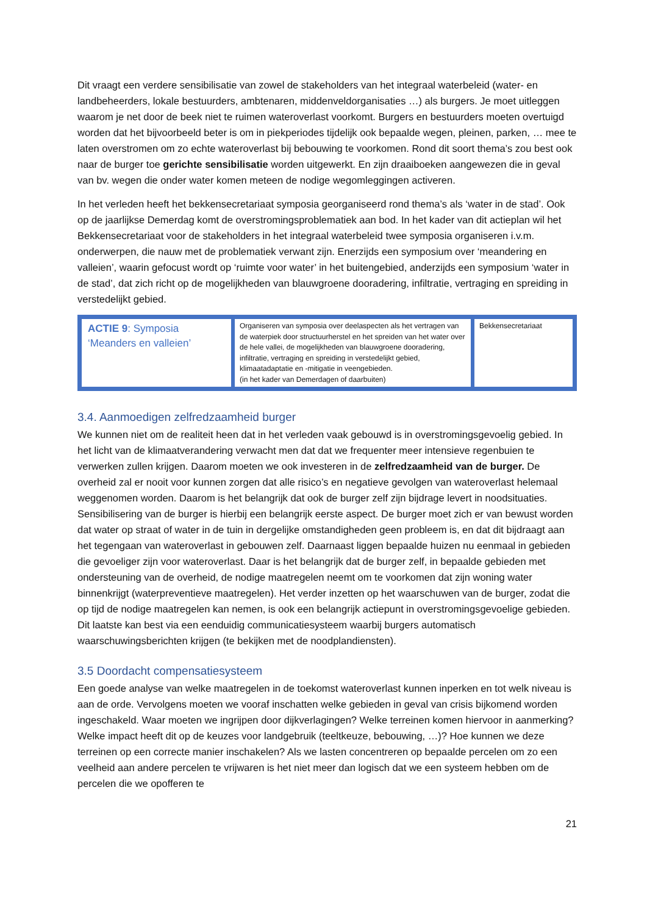Dit vraagt een verdere sensibilisatie van zowel de stakeholders van het integraal waterbeleid (water- en landbeheerders, lokale bestuurders, ambtenaren, middenveldorganisaties …) als burgers. Je moet uitleggen waarom je net door de beek niet te ruimen wateroverlast voorkomt. Burgers en bestuurders moeten overtuigd worden dat het bijvoorbeeld beter is om in piekperiodes tijdelijk ook bepaalde wegen, pleinen, parken, … mee te laten overstromen om zo echte wateroverlast bij bebouwing te voorkomen. Rond dit soort thema’s zou best ook naar de burger toe gerichte sensibilisatie worden uitgewerkt. En zijn draaiboeken aangewezen die in geval van bv. wegen die onder water komen meteen de nodige wegomleggingen activeren.
In het verleden heeft het bekkensecretariaat symposia georganiseerd rond thema’s als ‘water in de stad’. Ook op de jaarlijkse Demerdag komt de overstromingsproblematiek aan bod. In het kader van dit actieplan wil het Bekkensecretariaat voor de stakeholders in het integraal waterbeleid twee symposia organiseren i.v.m. onderwerpen, die nauw met de problematiek verwant zijn. Enerzijds een symposium over ‘meandering en valleien’, waarin gefocust wordt op ‘ruimte voor water’ in het buitengebied, anderzijds een symposium ‘water in de stad’, dat zich richt op de mogelijkheden van blauwgroene dooradering, infiltratie, vertraging en spreiding in verstedelijkt gebied.
| ACTIE 9 : Symposia ‘Meanders en valleien’ | Organiseren van symposia over deelaspecten als het vertragen van de waterpiek door structuurherstel en het spreiden van het water over de hele vallei, de mogelijkheden van blauwgroene dooradering, infiltratie, vertraging en spreiding in verstedelijkt gebied, klimaatadaptatie en -mitigatie in veengebieden. (in het kader van Demerdagen of daarbuiten) | Bekkensecretariaat |
3.4. Aanmoedigen zelfredzaamheid burger
We kunnen niet om de realiteit heen dat in het verleden vaak gebouwd is in overstromingsgevoelig gebied. In het licht van de klimaatverandering verwacht men dat dat we frequenter meer intensieve regenbuien te verwerken zullen krijgen. Daarom moeten we ook investeren in de zelfredzaamheid van de burger. De overheid zal er nooit voor kunnen zorgen dat alle risico’s en negatieve gevolgen van wateroverlast helemaal weggenomen worden. Daarom is het belangrijk dat ook de burger zelf zijn bijdrage levert in noodsituaties. Sensibilisering van de burger is hierbij een belangrijk eerste aspect. De burger moet zich er van bewust worden dat water op straat of water in de tuin in dergelijke omstandigheden geen probleem is, en dat dit bijdraagt aan het tegengaan van wateroverlast in gebouwen zelf. Daarnaast liggen bepaalde huizen nu eenmaal in gebieden die gevoeliger zijn voor wateroverlast. Daar is het belangrijk dat de burger zelf, in bepaalde gebieden met ondersteuning van de overheid, de nodige maatregelen neemt om te voorkomen dat zijn woning water binnenkrijgt (waterpreventieve maatregelen). Het verder inzetten op het waarschuwen van de burger, zodat die op tijd de nodige maatregelen kan nemen, is ook een belangrijk actiepunt in overstromingsgevoelige gebieden. Dit laatste kan best via een eenduidig communicatiesysteem waarbij burgers automatisch waarschuwingsberichten krijgen (te bekijken met de noodplandiensten).
3.5 Doordacht compensatiesysteem
Een goede analyse van welke maatregelen in de toekomst wateroverlast kunnen inperken en tot welk niveau is aan de orde. Vervolgens moeten we vooraf inschatten welke gebieden in geval van crisis bijkomend worden ingeschakeld. Waar moeten we ingrijpen door dijkverlagingen? Welke terreinen komen hiervoor in aanmerking? Welke impact heeft dit op de keuzes voor landgebruik (teeltkeuze, bebouwing, …)? Hoe kunnen we deze terreinen op een correcte manier inschakelen? Als we lasten concentreren op bepaalde percelen om zo een veelheid aan andere percelen te vrijwaren is het niet meer dan logisch dat we een systeem hebben om de percelen die we opofferen te
21